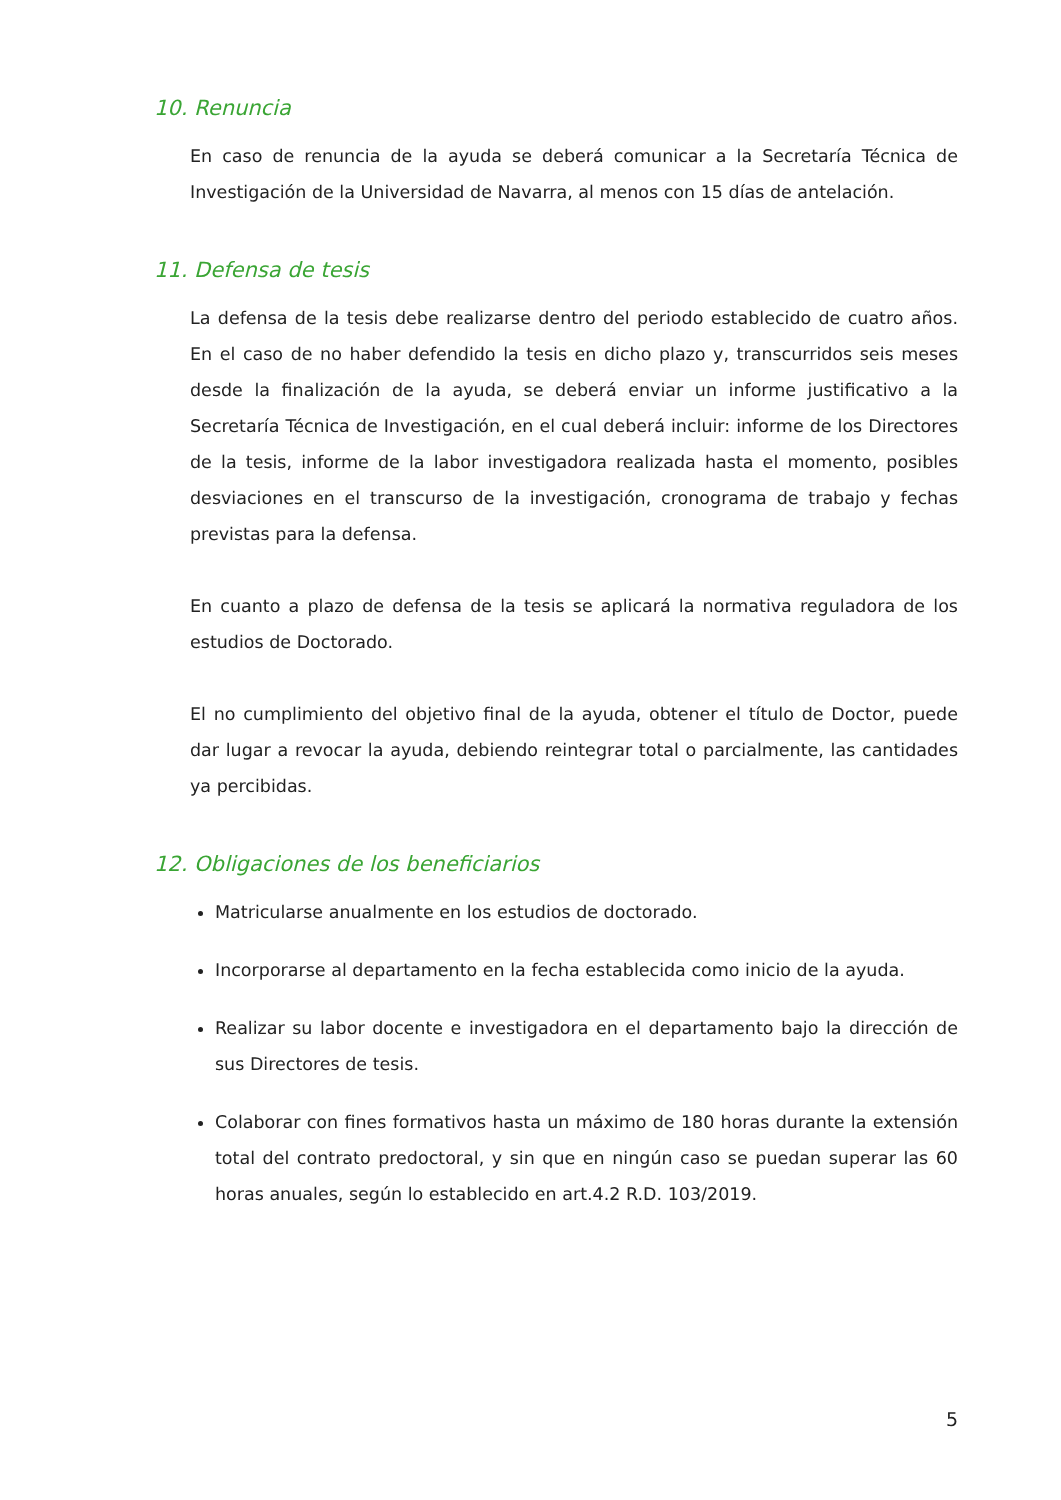10. Renuncia
En caso de renuncia de la ayuda se deberá comunicar a la Secretaría Técnica de Investigación de la Universidad de Navarra, al menos con 15 días de antelación.
11. Defensa de tesis
La defensa de la tesis debe realizarse dentro del periodo establecido de cuatro años. En el caso de no haber defendido la tesis en dicho plazo y, transcurridos seis meses desde la finalización de la ayuda, se deberá enviar un informe justificativo a la Secretaría Técnica de Investigación, en el cual deberá incluir: informe de los Directores de la tesis, informe de la labor investigadora realizada hasta el momento, posibles desviaciones en el transcurso de la investigación, cronograma de trabajo y fechas previstas para la defensa.
En cuanto a plazo de defensa de la tesis se aplicará la normativa reguladora de los estudios de Doctorado.
El no cumplimiento del objetivo final de la ayuda, obtener el título de Doctor, puede dar lugar a revocar la ayuda, debiendo reintegrar total o parcialmente, las cantidades ya percibidas.
12. Obligaciones de los beneficiarios
Matricularse anualmente en los estudios de doctorado.
Incorporarse al departamento en la fecha establecida como inicio de la ayuda.
Realizar su labor docente e investigadora en el departamento bajo la dirección de sus Directores de tesis.
Colaborar con fines formativos hasta un máximo de 180 horas durante la extensión total del contrato predoctoral, y sin que en ningún caso se puedan superar las 60 horas anuales, según lo establecido en art.4.2 R.D. 103/2019.
5